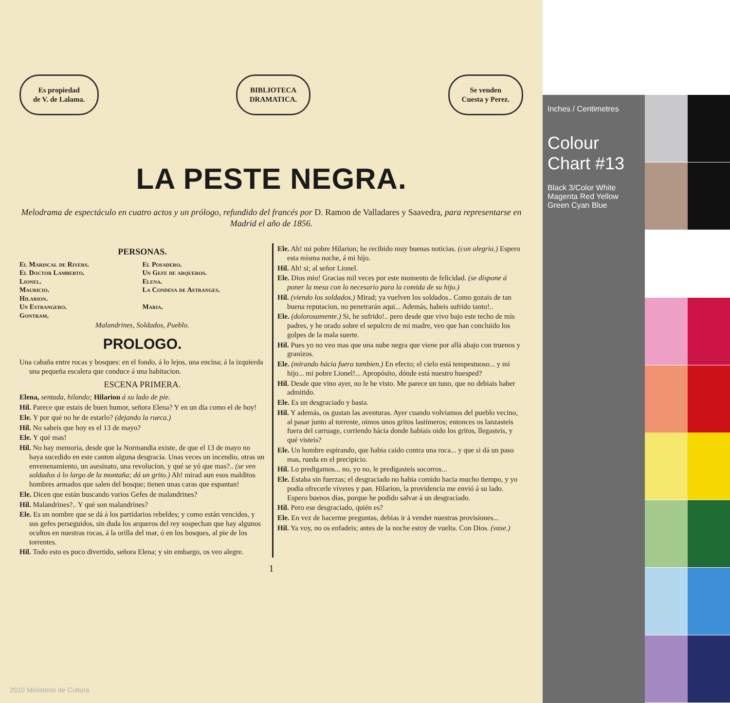Es propiedad
de V. de Lalama.
BIBLIOTECA
DRAMATICA.
Se venden
Cuesta y Perez.
LA PESTE NEGRA.
Melodrama de espectáculo en cuatro actos y un prólogo, refundido del francés por D. Ramon de Valladares y Saavedra, para representarse en Madrid el año de 1856.
PERSONAS.
El Mariscal de Rivers. El Posadero. El Doctor Lamberto. Un Gefe de arqueros. Lionel. Elena. Mauricio. La Condesa de Astranges. Hilarion. Un Estrangero. Maria. Gontram.
Malandrines, Soldados, Pueblo.
PROLOGO.
Una cabaña entre rocas y bosques: en el fondo, á lo lejos, una encina; á la izquierda una pequeña escalera que conduce á una habitacion.
ESCENA PRIMERA.
Elena, sentada, hilando; Hilarion á su lado de pie.
Hil. Parece que estais de buen humor, señora Elena? Y en un dia como el de hoy!
Ele. Y por qué no he de estarlo? (dejando la rueca.)
Hil. No sabeis que hoy es el 13 de mayo?
Ele. Y qué mas!
Hil. No hay memoria, desde que la Normandia existe, de que el 13 de mayo no haya sucedido en este canton alguna desgracia. Unas veces un incendio, otras un envenenamiento, un asesinato, una revolucion, y qué se yó que mas?.. (se ven soldados á lo largo de la montaña; dá un grito.) Ah! mirad aun esos malditos hombres armados que salen del bosque; tienen unas caras que espantan!
Ele. Dicen que están buscando varios Gefes de malandrines?
Hil. Malandrines?.. Y qué son malandrines?
Ele. Es un nombre que se dá á los partidarios rebeldes; y como están vencidos, y sus gefes perseguidos, sin duda los arqueros del rey sospechan que hay algunos ocultos en nuestras rocas, á la orilla del mar, ó en los bosques, al pie de los torrentes.
Hil. Todo esto es poco divertido, señora Elena; y sin embargo, os veo alegre.
Ele. Ah! mi pobre Hilarion; he recibido muy buenas noticias. (con alegria.) Espero esta misma noche, á mi hijo.
Hil. Ah! si; al señor Lionel.
Ele. Dios mio! Gracias mil veces por este momento de felicidad. (se dispone á poner la mesa con lo necesario para la comida de su hijo.)
Hil. (viendo los soldados.) Mirad; ya vuelven los soldados.. Como gozais de tan buena reputacion, no penetrarán aqui... Además, habeis sufrido tanto!..
Ele. (dolorosamente.) Si, he sufrido!.. pero desde que vivo bajo este techo de mis padres, y he orado sobre el sepulcro de mi madre, veo que han concluido los golpes de la mala suerte.
Hil. Pues yo no veo mas que una nube negra que viene por allá abajo con truenos y granizos.
Ele. (mirando hácia fuera tambien.) En efecto; el cielo está tempestuoso... y mi hijo... mi pobre Lionel!... Apropósito, dónde está nuestro huesped?
Hil. Desde que vino ayer, no le he visto. Me parece un tuno, que no debiais haber admitido.
Ele. Es un desgraciado y basta.
Hil. Y además, os gustan las aventuras. Ayer cuando volviamos del pueblo vecino, al pasar junto al torrente, oimos unos gritos lastimeros; entonces os lanzasteis fuera del carruage, corriendo hácia donde habiais oido los gritos, llegasteis, y qué visteis?
Ele. Un hombre espirando, que habia caido contra una roca... y que si dá un paso mas, rueda en el precipicio.
Hil. Lo predigamos... no, yo no, le predigasteis socorros...
Ele. Estaba sin fuerzas; el desgraciado no habia comido hacia mucho tiempo, y yo podia ofrecerle víveres y pan. Hilarion, la providencia me envió á su lado. Espero buenos dias, porque he podido salvar á un desgraciado.
Hil. Pero ese desgraciado, quién es?
Ele. En vez de hacerme preguntas, debias ir á vender nuestras provisiones...
Hil. Ya voy, no os enfadeis; antes de la noche estoy de vuelta. Con Dios. (vase.)
1
Inches / Centimetres
Colour Chart #13
Black 3/Color White Magenta Red Yellow Green Cyan Blue
2010 Ministerio de Cultura